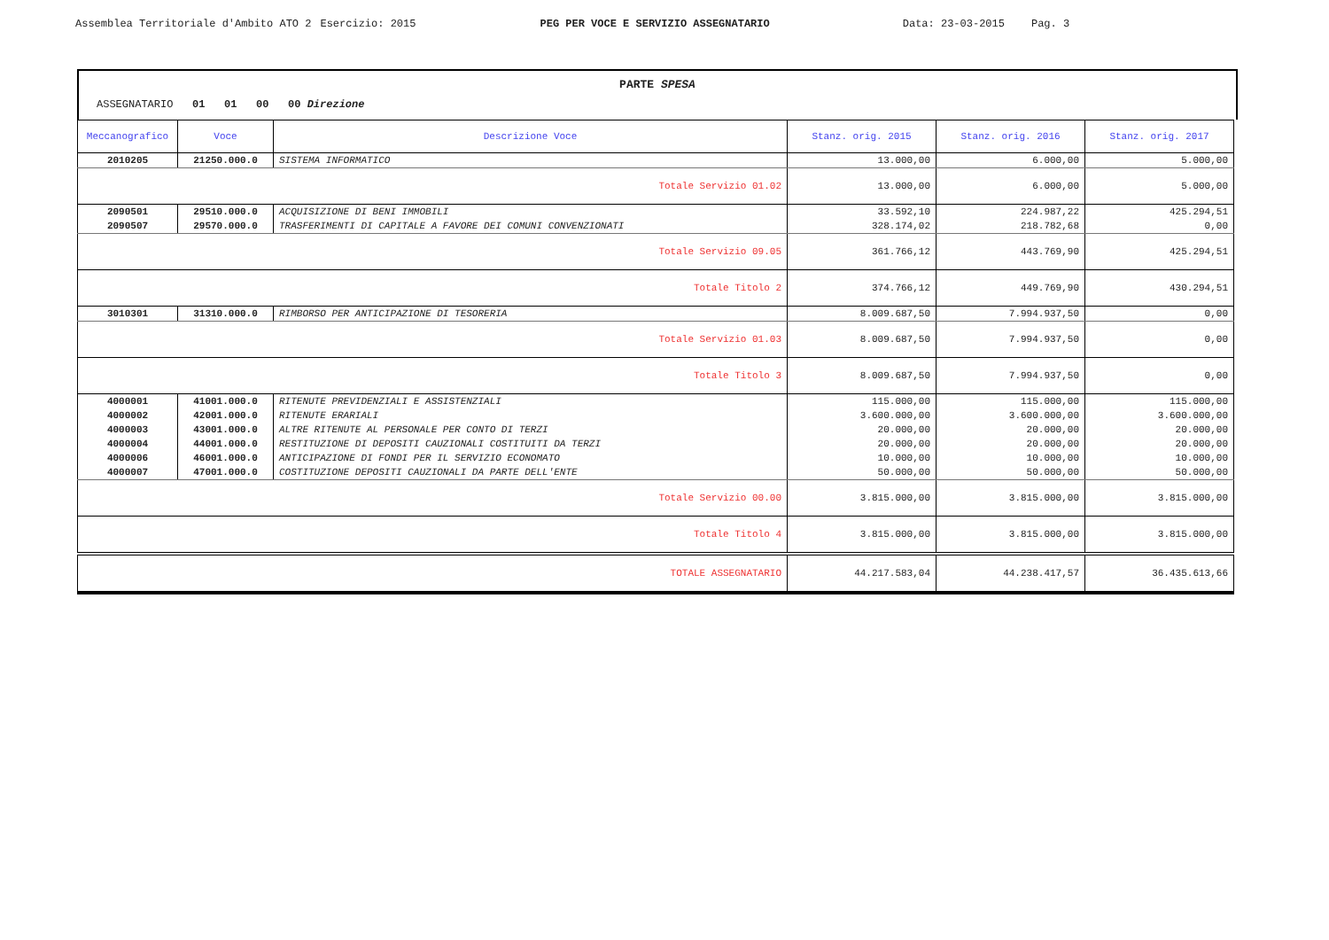Assemblea Territoriale d'Ambito ATO 2 Esercizio: 2015 PEG PER VOCE E SERVIZIO ASSEGNATARIO Data: 23-03-2015 Pag. 3
PARTE SPESA
ASSEGNATARIO 01 01 00 00 Direzione
| Meccanografico | Voce | Descrizione Voce | Stanz. orig. 2015 | Stanz. orig. 2016 | Stanz. orig. 2017 |
| --- | --- | --- | --- | --- | --- |
| 2010205 | 21250.000.0 | SISTEMA INFORMATICO | 13.000,00 | 6.000,00 | 5.000,00 |
| Totale Servizio 01.02 | | | 13.000,00 | 6.000,00 | 5.000,00 |
| 2090501 | 29510.000.0 | ACQUISIZIONE DI BENI IMMOBILI | 33.592,10 | 224.987,22 | 425.294,51 |
| 2090507 | 29570.000.0 | TRASFERIMENTI DI CAPITALE A FAVORE DEI COMUNI CONVENZIONATI | 328.174,02 | 218.782,68 | 0,00 |
| Totale Servizio 09.05 | | | 361.766,12 | 443.769,90 | 425.294,51 |
| Totale Titolo 2 | | | 374.766,12 | 449.769,90 | 430.294,51 |
| 3010301 | 31310.000.0 | RIMBORSO PER ANTICIPAZIONE DI TESORERIA | 8.009.687,50 | 7.994.937,50 | 0,00 |
| Totale Servizio 01.03 | | | 8.009.687,50 | 7.994.937,50 | 0,00 |
| Totale Titolo 3 | | | 8.009.687,50 | 7.994.937,50 | 0,00 |
| 4000001 | 41001.000.0 | RITENUTE PREVIDENZIALI E ASSISTENZIALI | 115.000,00 | 115.000,00 | 115.000,00 |
| 4000002 | 42001.000.0 | RITENUTE ERARIALI | 3.600.000,00 | 3.600.000,00 | 3.600.000,00 |
| 4000003 | 43001.000.0 | ALTRE RITENUTE AL PERSONALE PER CONTO DI TERZI | 20.000,00 | 20.000,00 | 20.000,00 |
| 4000004 | 44001.000.0 | RESTITUZIONE DI DEPOSITI CAUZIONALI COSTITUITI DA TERZI | 20.000,00 | 20.000,00 | 20.000,00 |
| 4000006 | 46001.000.0 | ANTICIPAZIONE DI FONDI PER IL SERVIZIO ECONOMATO | 10.000,00 | 10.000,00 | 10.000,00 |
| 4000007 | 47001.000.0 | COSTITUZIONE DEPOSITI CAUZIONALI DA PARTE DELL'ENTE | 50.000,00 | 50.000,00 | 50.000,00 |
| Totale Servizio 00.00 | | | 3.815.000,00 | 3.815.000,00 | 3.815.000,00 |
| Totale Titolo 4 | | | 3.815.000,00 | 3.815.000,00 | 3.815.000,00 |
| TOTALE ASSEGNATARIO | | | 44.217.583,04 | 44.238.417,57 | 36.435.613,66 |